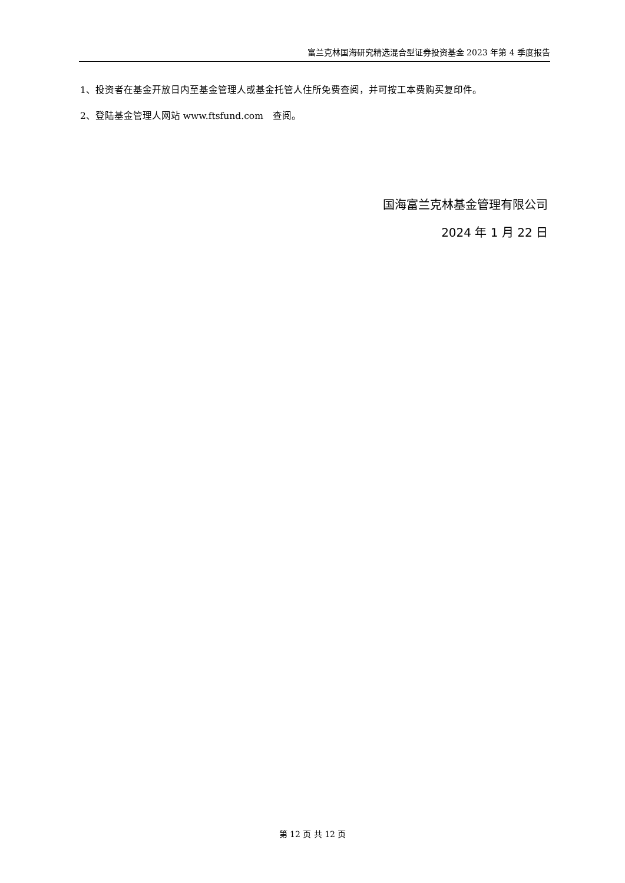富兰克林国海研究精选混合型证券投资基金 2023 年第 4 季度报告
1、投资者在基金开放日内至基金管理人或基金托管人住所免费查阅，并可按工本费购买复印件。
2、登陆基金管理人网站 www.ftsfund.com　查阅。
国海富兰克林基金管理有限公司
2024 年 1 月 22 日
第 12 页 共 12 页